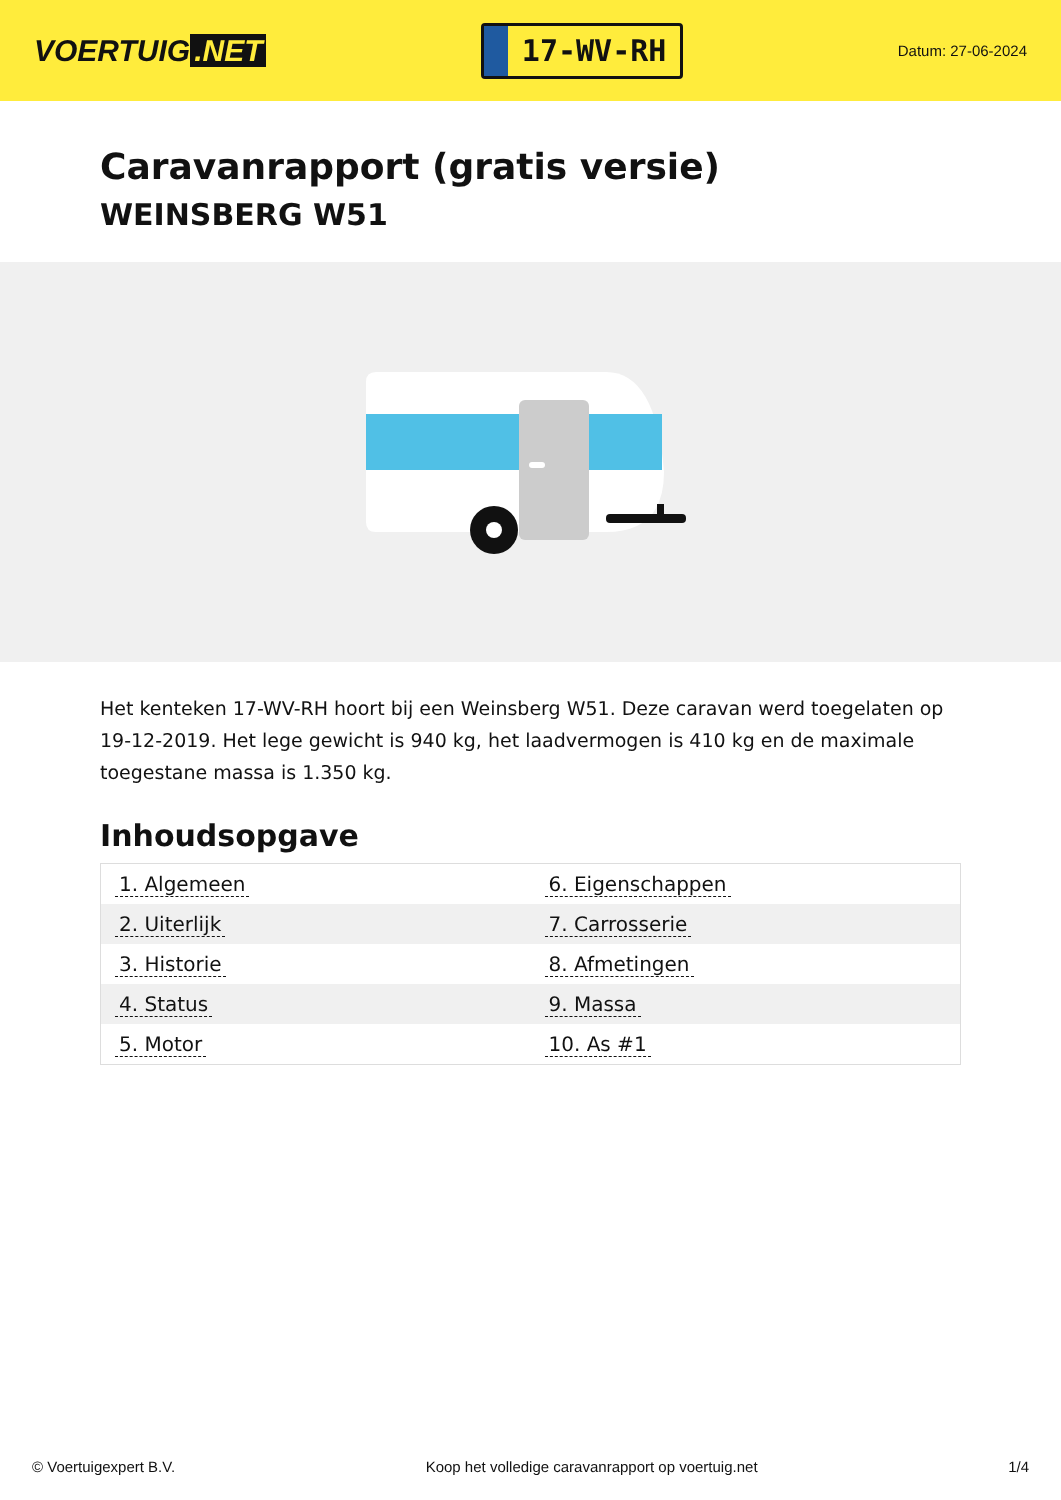VOERTUIG.NET
17-WV-RH
Datum: 27-06-2024
Caravanrapport (gratis versie)
WEINSBERG W51
Het kenteken 17-WV-RH hoort bij een Weinsberg W51. Deze caravan werd toegelaten op 19-12-2019. Het lege gewicht is 940 kg, het laadvermogen is 410 kg en de maximale toegestane massa is 1.350 kg.
Inhoudsopgave
| 1. Algemeen | 6. Eigenschappen |
| 2. Uiterlijk | 7. Carrosserie |
| 3. Historie | 8. Afmetingen |
| 4. Status | 9. Massa |
| 5. Motor | 10. As #1 |
© Voertuigexpert B.V. Koop het volledige caravanrapport op voertuig.net 1/4